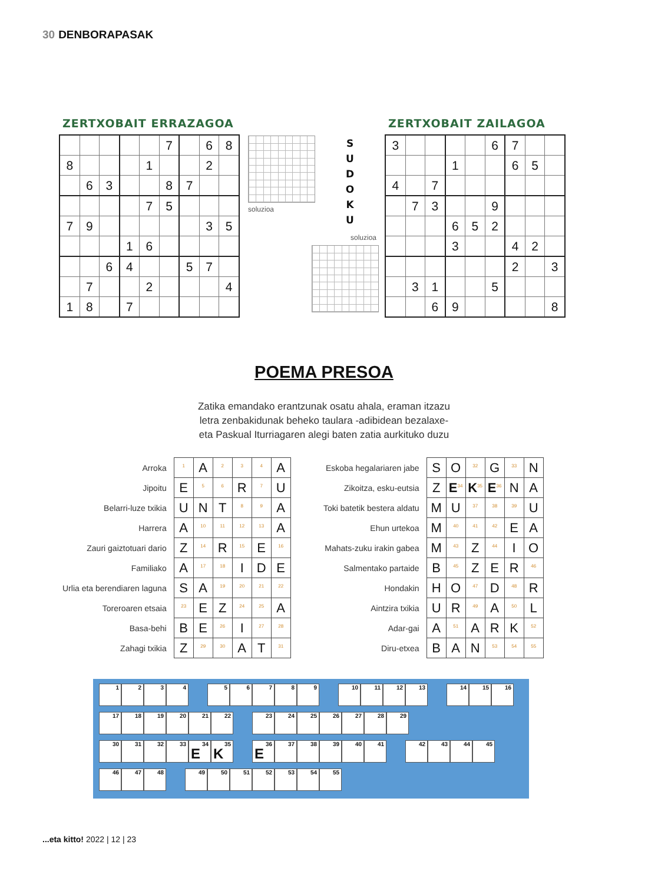30 DENBORAPASAK
ZERTXOBAIT ERRAZAGOA
| | | | | | 7 | | 6 | 8 |
| 8 | | | | 1 | | | 2 | |
| | 6 | 3 | | | 8 | 7 | | |
| | | | | 7 | 5 | | | |
| 7 | 9 | | | | | | 3 | 5 |
| | | | 1 | 6 | | | | |
| | | 6 | 4 | | | 5 | 7 | |
| | 7 | | | 2 | | | | 4 |
| 1 | 8 | | 7 | | | | | |
soluzioa
S
U
D
O
K
U
soluzioa
ZERTXOBAIT ZAILAGOA
| 3 | | | | | 6 | 7 | | |
| | | | 1 | | | 6 | 5 | |
| 4 | | 7 | | | | | | |
| | 7 | 3 | | | 9 | | | |
| | | | 6 | 5 | 2 | | | |
| | | | 3 | | | 4 | 2 | |
| | | | | | | 2 | | 3 |
| | 3 | 1 | | | 5 | | | |
| | | 6 | 9 | | | | | 8 |
POEMA PRESOA
Zatika emandako erantzunak osatu ahala, eraman itzazu
letra zenbakidunak beheko taulara -adibidean bezalaxe-
eta Paskual Iturriagaren alegi baten zatia aurkituko duzu
| Arroka | <sup>1</sup> | A | <sup>2</sup> | <sup>3</sup> | <sup>4</sup> | A |
| Jipoitu | E | <sup>5</sup> | <sup>6</sup> | R | <sup>7</sup> | U |
| Belarri-luze txikia | U | N | T | <sup>8</sup> | <sup>9</sup> | A |
| Harrera | A | <sup>10</sup> | <sup>11</sup> | <sup>12</sup> | <sup>13</sup> | A |
| Zauri gaiztotuari dario | Z | <sup>14</sup> | R | <sup>15</sup> | E | <sup>16</sup> |
| Familiako | A | <sup>17</sup> | <sup>18</sup> | I | D | E |
| Urlia eta berendiaren laguna | S | A | <sup>19</sup> | <sup>20</sup> | <sup>21</sup> | <sup>22</sup> |
| Toreroaren etsaia | <sup>23</sup> | E | Z | <sup>24</sup> | <sup>25</sup> | A |
| Basa-behi | B | E | <sup>26</sup> | I | <sup>27</sup> | <sup>28</sup> |
| Zahagi txikia | Z | <sup>29</sup> | <sup>30</sup> | A | T | <sup>31</sup> |
| Eskoba hegalariaren jabe | S | O | <sup>32</sup> | G | <sup>33</sup> | N |
| Zikoitza, esku-eutsia | Z | E<sup>34</sup> | K<sup>35</sup> | E<sup>36</sup> | N | A |
| Toki batetik bestera aldatu | M | U | <sup>37</sup> | <sup>38</sup> | <sup>39</sup> | U |
| Ehun urtekoa | M | <sup>40</sup> | <sup>41</sup> | <sup>42</sup> | E | A |
| Mahats-zuku irakin gabea | M | <sup>43</sup> | Z | <sup>44</sup> | I | O |
| Salmentako partaide | B | <sup>45</sup> | Z | E | R | <sup>46</sup> |
| Hondakin | H | O | <sup>47</sup> | D | <sup>48</sup> | R |
| Aintzira txikia | U | R | <sup>49</sup> | A | <sup>50</sup> | L |
| Adar-gai | A | <sup>51</sup> | A | R | K | <sup>52</sup> |
| Diru-etxea | B | A | N | <sup>53</sup> | <sup>54</sup> | <sup>55</sup> |
1 2 3 4 5 6 7 8 9 10 11 12 13 14 15 16
17 18 19 20 21 22 23 24 25 26 27 28 29
30 31 32 33
E
34
K
35
E
36
37 38 39 40 41 42 43 44 45
46 47 48 49 50 51 52 53 54 55
...eta kitto! 2022 | 12 | 23